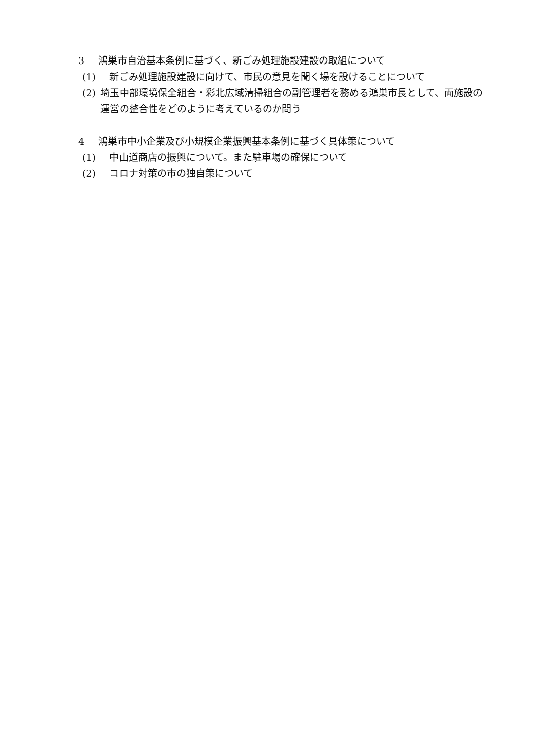3 鴻巣市自治基本条例に基づく、新ごみ処理施設建設の取組について
(1) 新ごみ処理施設建設に向けて、市民の意見を聞く場を設けることについて
(2) 埼玉中部環境保全組合・彩北広域清掃組合の副管理者を務める鴻巣市長として、両施設の運営の整合性をどのように考えているのか問う
4 鴻巣市中小企業及び小規模企業振興基本条例に基づく具体策について
(1) 中山道商店の振興について。また駐車場の確保について
(2) コロナ対策の市の独自策について